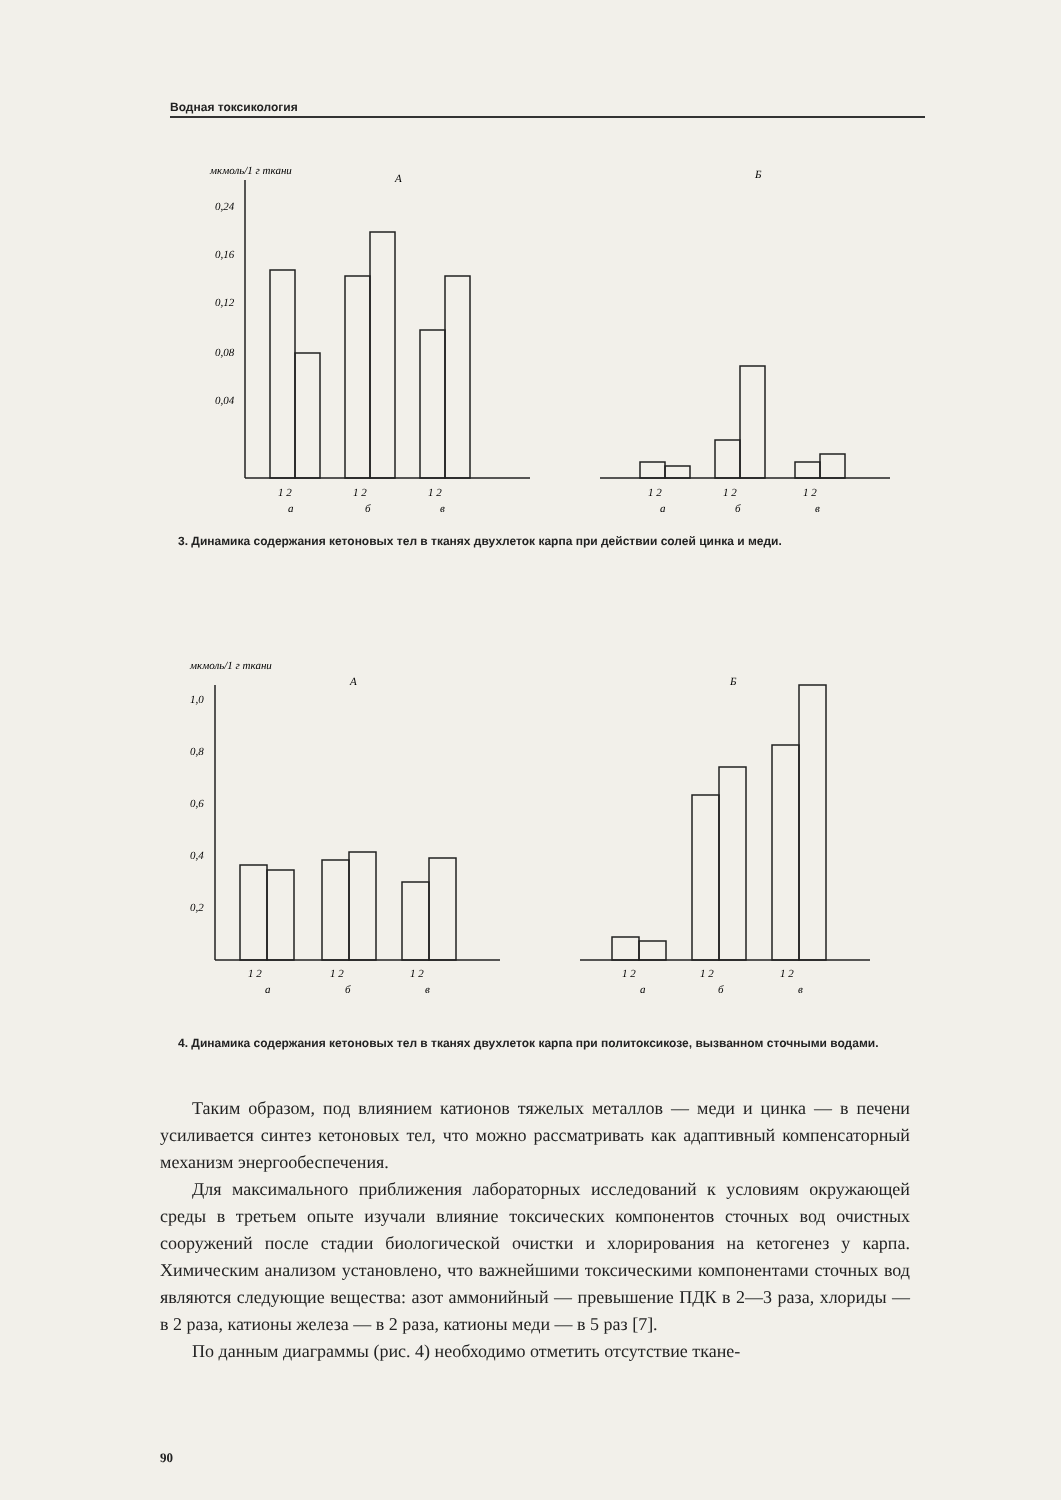Водная токсикология
мкмоль/1 г ткани
А
Б
0,24
0,16
0,12
0,08
0,04
1 2
1 2
1 2
а
б
в
1 2
1 2
1 2
а
б
в
3. Динамика содержания кетоновых тел в тканях двухлеток карпа при действии солей цинка и меди.
мкмоль/1 г ткани
А
Б
1,0
0,8
0,6
0,4
0,2
1 2
1 2
1 2
а
б
в
1 2
1 2
1 2
а
б
в
4. Динамика содержания кетоновых тел в тканях двухлеток карпа при политоксикозе, вызванном сточными водами.
Таким образом, под влиянием катионов тяжелых металлов — меди и цинка — в печени усиливается синтез кетоновых тел, что можно рассматривать как адаптивный компенсаторный механизм энергообеспечения.
Для максимального приближения лабораторных исследований к условиям окружающей среды в третьем опыте изучали влияние токсических компонентов сточных вод очистных сооружений после стадии биологической очистки и хлорирования на кетогенез у карпа. Химическим анализом установлено, что важнейшими токсическими компонентами сточных вод являются следующие вещества: азот аммонийный — превышение ПДК в 2—3 раза, хлориды — в 2 раза, катионы железа — в 2 раза, катионы меди — в 5 раз [7].
По данным диаграммы (рис. 4) необходимо отметить отсутствие ткане-
90